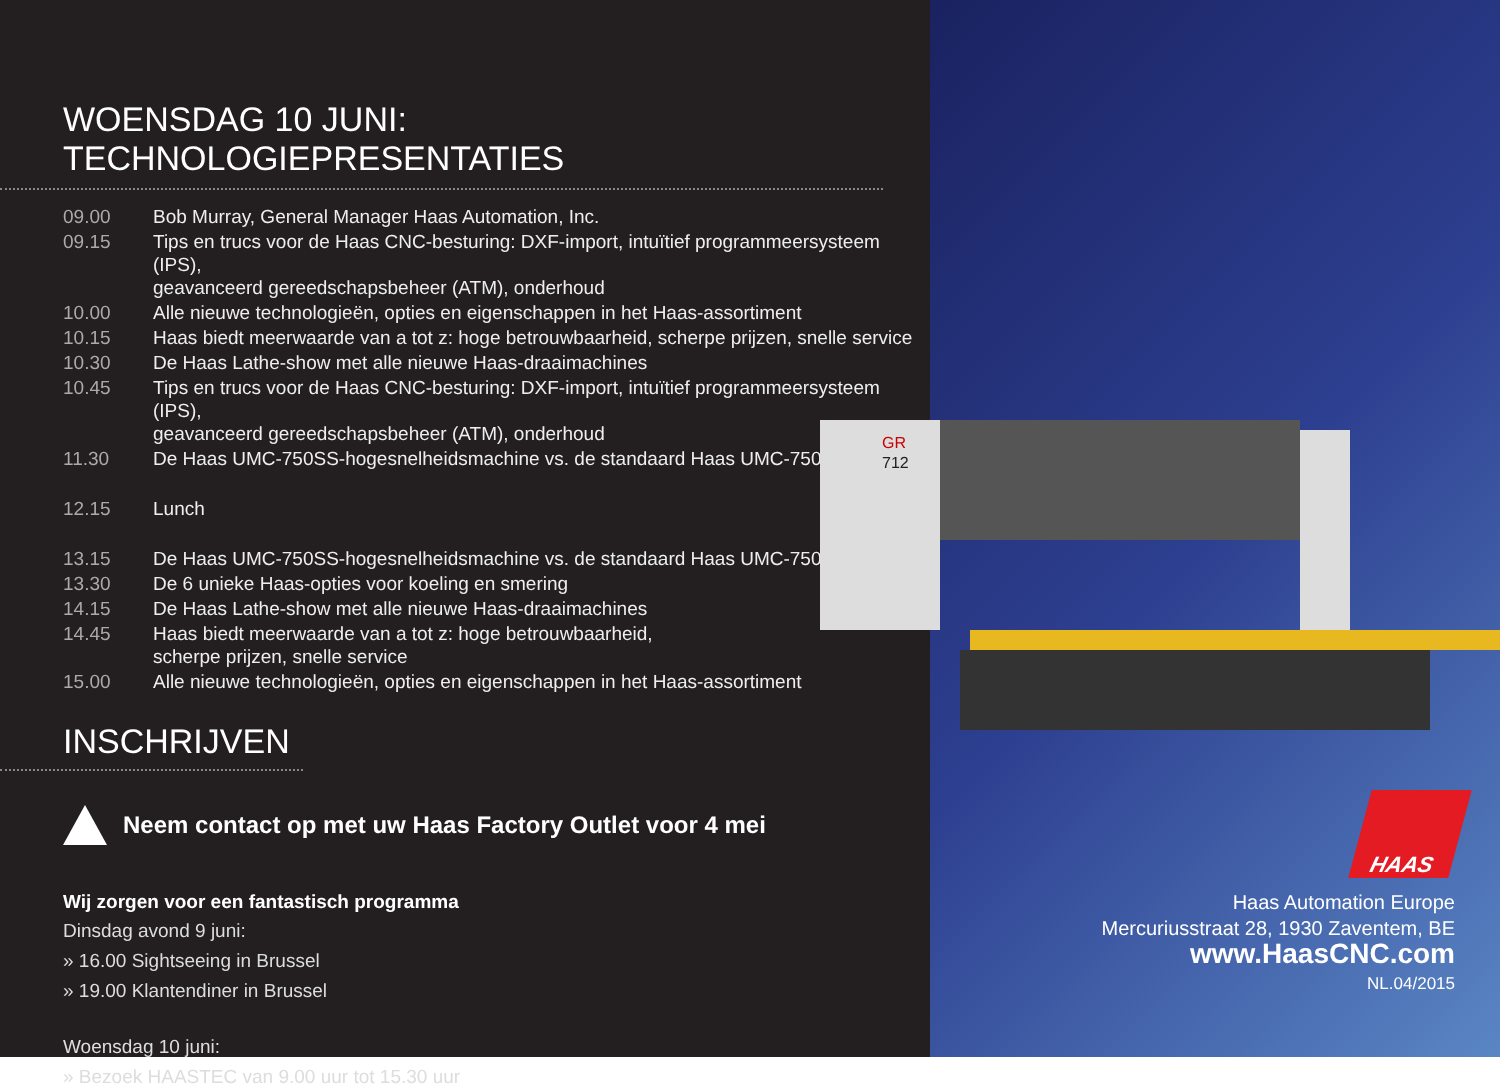WOENSDAG 10 JUNI: TECHNOLOGIEPRESENTATIES
| 09.00 | Bob Murray, General Manager Haas Automation, Inc. |
| 09.15 | Tips en trucs voor de Haas CNC-besturing: DXF-import, intuïtief programmeersysteem (IPS), geavanceerd gereedschapsbeheer (ATM), onderhoud |
| 10.00 | Alle nieuwe technologieën, opties en eigenschappen in het Haas-assortiment |
| 10.15 | Haas biedt meerwaarde van a tot z: hoge betrouwbaarheid, scherpe prijzen, snelle service |
| 10.30 | De Haas Lathe-show met alle nieuwe Haas-draaimachines |
| 10.45 | Tips en trucs voor de Haas CNC-besturing: DXF-import, intuïtief programmeersysteem (IPS), geavanceerd gereedschapsbeheer (ATM), onderhoud |
| 11.30 | De Haas UMC-750SS-hogesnelheidsmachine vs. de standaard Haas UMC-750 |
| 12.15 | Lunch |
| 13.15 | De Haas UMC-750SS-hogesnelheidsmachine vs. de standaard Haas UMC-750 |
| 13.30 | De 6 unieke Haas-opties voor koeling en smering |
| 14.15 | De Haas Lathe-show met alle nieuwe Haas-draaimachines |
| 14.45 | Haas biedt meerwaarde van a tot z: hoge betrouwbaarheid, scherpe prijzen, snelle service |
| 15.00 | Alle nieuwe technologieën, opties en eigenschappen in het Haas-assortiment |
INSCHRIJVEN
Neem contact op met uw Haas Factory Outlet voor 4 mei
Wij zorgen voor een fantastisch programma
Dinsdag avond 9 juni:
» 16.00 Sightseeing in Brussel
» 19.00 Klantendiner in Brussel
Woensdag 10 juni:
» Bezoek HAASTEC van 9.00 uur tot 15.30 uur
GR
712
HAAS
Haas Automation Europe
Mercuriusstraat 28, 1930 Zaventem, BE
www.HaasCNC.com
NL.04/2015